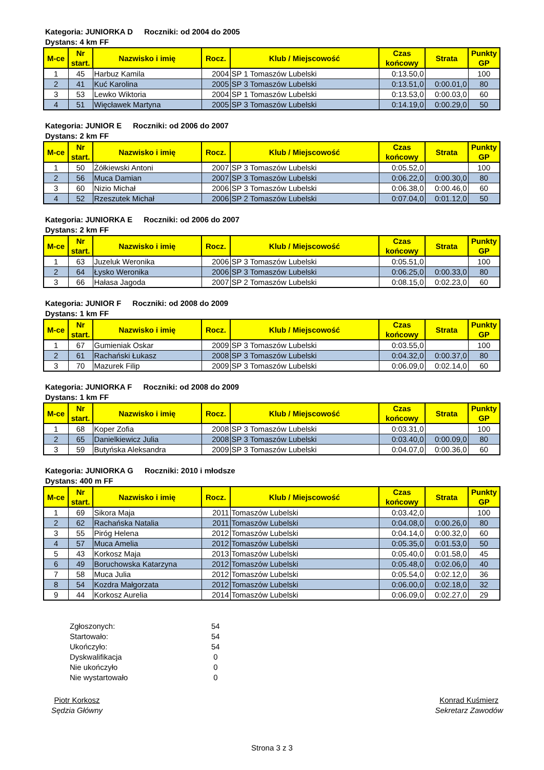Kategoria: JUNIORKA D Roczniki: od 2004 do 2005
Dystans: 4 km FF
| M-ce | Nr start. | Nazwisko i imię | Rocz. | Klub / Miejscowość | Czas końcowy | Strata | Punkty GP |
| --- | --- | --- | --- | --- | --- | --- | --- |
| 1 | 45 | Harbuz Kamila | 2004 | SP 1 Tomaszów Lubelski | 0:13.50,0 | | 100 |
| 2 | 41 | Kuć Karolina | 2005 | SP 3 Tomaszów Lubelski | 0:13.51,0 | 0:00.01,0 | 80 |
| 3 | 53 | Lewko Wiktoria | 2004 | SP 1 Tomaszów Lubelski | 0:13.53,0 | 0:00.03,0 | 60 |
| 4 | 51 | Więcławek Martyna | 2005 | SP 3 Tomaszów Lubelski | 0:14.19,0 | 0:00.29,0 | 50 |
Kategoria: JUNIOR E Roczniki: od 2006 do 2007
Dystans: 2 km FF
| M-ce | Nr start. | Nazwisko i imię | Rocz. | Klub / Miejscowość | Czas końcowy | Strata | Punkty GP |
| --- | --- | --- | --- | --- | --- | --- | --- |
| 1 | 50 | Żółkiewski Antoni | 2007 | SP 3 Tomaszów Lubelski | 0:05.52,0 | | 100 |
| 2 | 56 | Muca Damian | 2007 | SP 3 Tomaszów Lubelski | 0:06.22,0 | 0:00.30,0 | 80 |
| 3 | 60 | Nizio Michał | 2006 | SP 3 Tomaszów Lubelski | 0:06.38,0 | 0:00.46,0 | 60 |
| 4 | 52 | Rzeszutek Michał | 2006 | SP 2 Tomaszów Lubelski | 0:07.04,0 | 0:01.12,0 | 50 |
Kategoria: JUNIORKA E Roczniki: od 2006 do 2007
Dystans: 2 km FF
| M-ce | Nr start. | Nazwisko i imię | Rocz. | Klub / Miejscowość | Czas końcowy | Strata | Punkty GP |
| --- | --- | --- | --- | --- | --- | --- | --- |
| 1 | 63 | Juzeluk Weronika | 2006 | SP 3 Tomaszów Lubelski | 0:05.51,0 | | 100 |
| 2 | 64 | Łysko Weronika | 2006 | SP 3 Tomaszów Lubelski | 0:06.25,0 | 0:00.33,0 | 80 |
| 3 | 66 | Hałasa Jagoda | 2007 | SP 2 Tomaszów Lubelski | 0:08.15,0 | 0:02.23,0 | 60 |
Kategoria: JUNIOR F Roczniki: od 2008 do 2009
Dystans: 1 km FF
| M-ce | Nr start. | Nazwisko i imię | Rocz. | Klub / Miejscowość | Czas końcowy | Strata | Punkty GP |
| --- | --- | --- | --- | --- | --- | --- | --- |
| 1 | 67 | Gumieniak Oskar | 2009 | SP 3 Tomaszów Lubelski | 0:03.55,0 | | 100 |
| 2 | 61 | Rachański Łukasz | 2008 | SP 3 Tomaszów Lubelski | 0:04.32,0 | 0:00.37,0 | 80 |
| 3 | 70 | Mazurek Filip | 2009 | SP 3 Tomaszów Lubelski | 0:06.09,0 | 0:02.14,0 | 60 |
Kategoria: JUNIORKA F Roczniki: od 2008 do 2009
Dystans: 1 km FF
| M-ce | Nr start. | Nazwisko i imię | Rocz. | Klub / Miejscowość | Czas końcowy | Strata | Punkty GP |
| --- | --- | --- | --- | --- | --- | --- | --- |
| 1 | 68 | Koper Zofia | 2008 | SP 3 Tomaszów Lubelski | 0:03.31,0 | | 100 |
| 2 | 65 | Danielkiewicz Julia | 2008 | SP 3 Tomaszów Lubelski | 0:03.40,0 | 0:00.09,0 | 80 |
| 3 | 59 | Butyńska Aleksandra | 2009 | SP 3 Tomaszów Lubelski | 0:04.07,0 | 0:00.36,0 | 60 |
Kategoria: JUNIORKA G Roczniki: 2010 i młodsze
Dystans: 400 m FF
| M-ce | Nr start. | Nazwisko i imię | Rocz. | Klub / Miejscowość | Czas końcowy | Strata | Punkty GP |
| --- | --- | --- | --- | --- | --- | --- | --- |
| 1 | 69 | Sikora Maja | 2011 | Tomaszów Lubelski | 0:03.42,0 | | 100 |
| 2 | 62 | Rachańska Natalia | 2011 | Tomaszów Lubelski | 0:04.08,0 | 0:00.26,0 | 80 |
| 3 | 55 | Piróg Helena | 2012 | Tomaszów Lubelski | 0:04.14,0 | 0:00.32,0 | 60 |
| 4 | 57 | Muca Amelia | 2012 | Tomaszów Lubelski | 0:05.35,0 | 0:01.53,0 | 50 |
| 5 | 43 | Korkosz Maja | 2013 | Tomaszów Lubelski | 0:05.40,0 | 0:01.58,0 | 45 |
| 6 | 49 | Boruchowska Katarzyna | 2012 | Tomaszów Lubelski | 0:05.48,0 | 0:02.06,0 | 40 |
| 7 | 58 | Muca Julia | 2012 | Tomaszów Lubelski | 0:05.54,0 | 0:02.12,0 | 36 |
| 8 | 54 | Kozdra Małgorzata | 2012 | Tomaszów Lubelski | 0:06.00,0 | 0:02.18,0 | 32 |
| 9 | 44 | Korkosz Aurelia | 2014 | Tomaszów Lubelski | 0:06.09,0 | 0:02.27,0 | 29 |
Zgłoszonych: 54
Startowało: 54
Ukończyło: 54
Dyskwalifikacja 0
Nie ukończyło 0
Nie wystartowało 0
Piotr Korkosz
Sędzia Główny
Konrad Kuśmierz
Sekretarz Zawodów
Strona 3 z 3